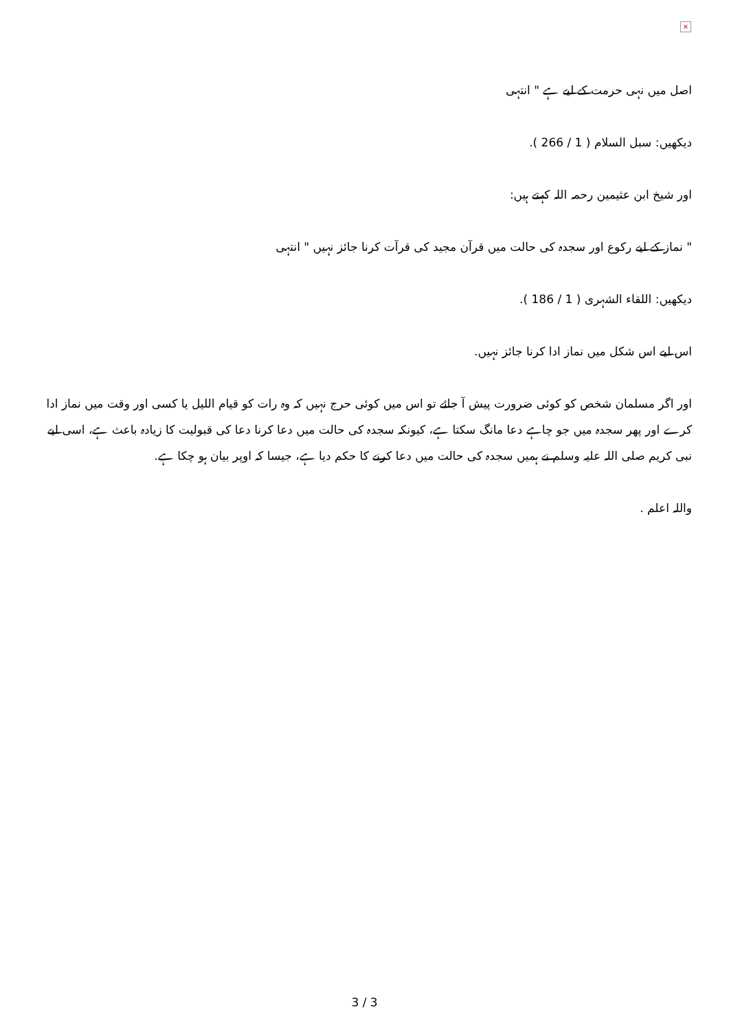×
اصل میں نہی حرمت کے لیے ہے " انتہی
دیکھیں: سبل السلام ( 1 / 266 ).
اور شیخ ابن عثیمین رحمہ اللہ کہتے ہیں:
" نماز کے لیے رکوع اور سجدہ کی حالت میں قرآن مجید کی قرآت کرنا جائز نہیں " انتہی
دیکھیں: اللقاء الشہری ( 1 / 186 ).
اس لیے اس شکل میں نماز ادا کرنا جائز نہیں.
اور اگر مسلمان شخص کو کوئی ضرورت پیش آ جائے تو اس میں کوئی حرج نہیں کہ وہ رات کو قیام اللیل یا کسی اور وقت میں نماز ادا کرے اور پھر سجدہ میں جو چاہے دعا مانگ سکتا ہے، کیونکہ سجدہ کی حالت میں دعا کرنا دعا کی قبولیت کا زیادہ باعث ہے، اسی لیے نبی کریم صلی اللہ علیہ وسلم نے ہمیں سجدہ کی حالت میں دعا کرنے کا حکم دیا ہے، جیسا کہ اوپر بیان ہو چکا ہے.
واللہ اعلم .
3 / 3